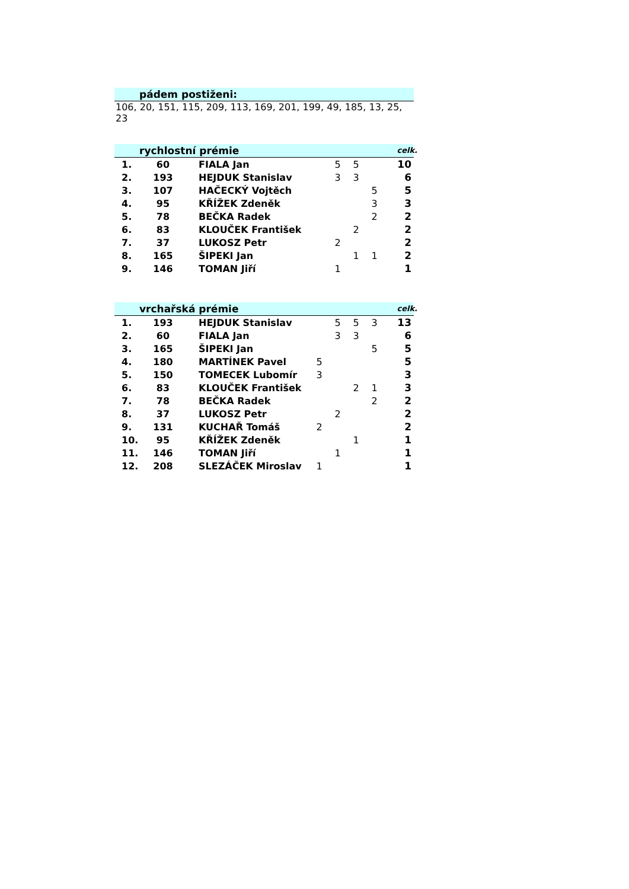pádem postiženi:
106, 20, 151, 115, 209, 113, 169, 201, 199, 49, 185, 13, 25, 23
rychlostní prémie celk.
| 1. | 60 | FIALA Jan | | 5 | 5 | | 10 |
| 2. | 193 | HEJDUK Stanislav | | 3 | 3 | | 6 |
| 3. | 107 | HAČECKÝ Vojtěch | | | | 5 | 5 |
| 4. | 95 | KŘÍŽEK Zdeněk | | | | 3 | 3 |
| 5. | 78 | BEČKA Radek | | | | 2 | 2 |
| 6. | 83 | KLOUČEK František | | | 2 | | 2 |
| 7. | 37 | LUKOSZ Petr | | 2 | | | 2 |
| 8. | 165 | ŠIPEKI Jan | | | 1 | 1 | 2 |
| 9. | 146 | TOMAN Jiří | | 1 | | | 1 |
vrchařská prémie celk.
| 1. | 193 | HEJDUK Stanislav | | 5 | 5 | 3 | 13 |
| 2. | 60 | FIALA Jan | | 3 | 3 | | 6 |
| 3. | 165 | ŠIPEKI Jan | | | | 5 | 5 |
| 4. | 180 | MARTÍNEK Pavel | 5 | | | | 5 |
| 5. | 150 | TOMECEK Lubomír | 3 | | | | 3 |
| 6. | 83 | KLOUČEK František | | | 2 | 1 | 3 |
| 7. | 78 | BEČKA Radek | | | | 2 | 2 |
| 8. | 37 | LUKOSZ Petr | | 2 | | | 2 |
| 9. | 131 | KUCHAŘ Tomáš | 2 | | | | 2 |
| 10. | 95 | KŘÍŽEK Zdeněk | | | 1 | | 1 |
| 11. | 146 | TOMAN Jiří | | 1 | | | 1 |
| 12. | 208 | SLEZÁČEK Miroslav | 1 | | | | 1 |